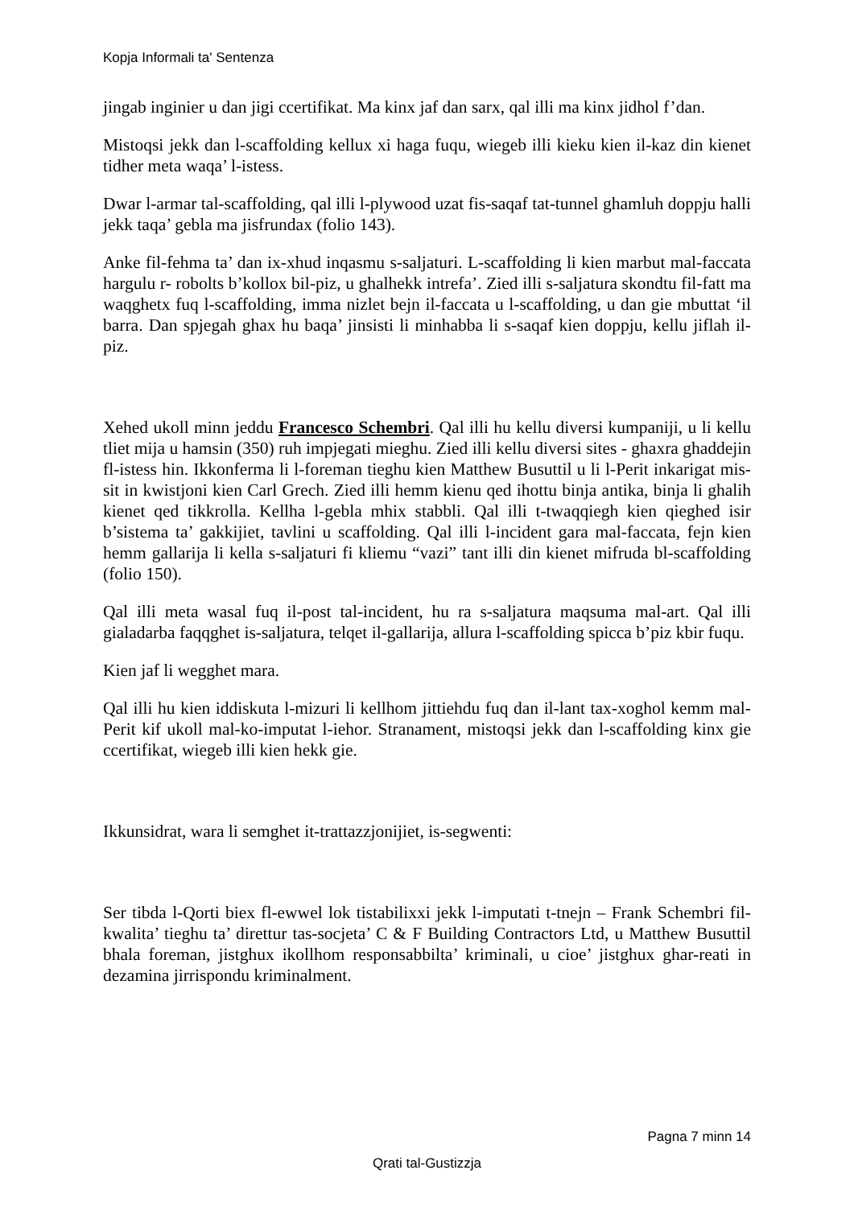Kopja Informali ta' Sentenza
jingab inginier u dan jigi ccertifikat. Ma kinx jaf dan sarx, qal illi ma kinx jidhol f’dan.
Mistoqsi jekk dan l-scaffolding kellux xi haga fuqu, wiegeb illi kieku kien il-kaz din kienet tidher meta waqa’ l-istess.
Dwar l-armar tal-scaffolding, qal illi l-plywood uzat fis-saqaf tat-tunnel ghamluh doppju halli jekk taqa’ gebla ma jisfrundax (folio 143).
Anke fil-fehma ta’ dan ix-xhud inqasmu s-saljaturi. L-scaffolding li kien marbut mal-faccata hargulu r- robolts b’kollox bil-piz, u ghalhekk intrefa’. Zied illi s-saljatura skondtu fil-fatt ma waqghetx fuq l-scaffolding, imma nizlet bejn il-faccata u l-scaffolding, u dan gie mbuttat ‘il barra. Dan spjegah ghax hu baqa’ jinsisti li minhabba li s-saqaf kien doppju, kellu jiflah il-piz.
Xehed ukoll minn jeddu Francesco Schembri. Qal illi hu kellu diversi kumpaniji, u li kellu tliet mija u hamsin (350) ruh impjegati mieghu. Zied illi kellu diversi sites - ghaxra ghaddejin fl-istess hin. Ikkonferma li l-foreman tieghu kien Matthew Busuttil u li l-Perit inkarigat mis-sit in kwistjoni kien Carl Grech. Zied illi hemm kienu qed ihottu binja antika, binja li ghalih kienet qed tikkrolla. Kellha l-gebla mhix stabbli. Qal illi t-twaqqiegh kien qieghed isir b’sistema ta’ gakkijiet, tavlini u scaffolding. Qal illi l-incident gara mal-faccata, fejn kien hemm gallarija li kella s-saljaturi fi kliemu “vazi” tant illi din kienet mifruda bl-scaffolding (folio 150).
Qal illi meta wasal fuq il-post tal-incident, hu ra s-saljatura maqsuma mal-art. Qal illi gialadarba faqqghet is-saljatura, telqet il-gallarija, allura l-scaffolding spicca b’piz kbir fuqu.
Kien jaf li wegghet mara.
Qal illi hu kien iddiskuta l-mizuri li kellhom jittiehdu fuq dan il-lant tax-xoghol kemm mal-Perit kif ukoll mal-ko-imputat l-iehor. Stranament, mistoqsi jekk dan l-scaffolding kinx gie ccertifikat, wiegeb illi kien hekk gie.
Ikkunsidrat, wara li semghet it-trattazzjonijiet, is-segwenti:
Ser tibda l-Qorti biex fl-ewwel lok tistabilixxi jekk l-imputati t-tnejn – Frank Schembri fil-kwalita’ tieghu ta’ direttur tas-socjeta’ C & F Building Contractors Ltd, u Matthew Busuttil bhala foreman, jistghux ikollhom responsabbilta’ kriminali, u cioe’ jistghux ghar-reati in dezamina jirrispondu kriminalment.
Pagna 7 minn 14
Qrati tal-Gustizzja